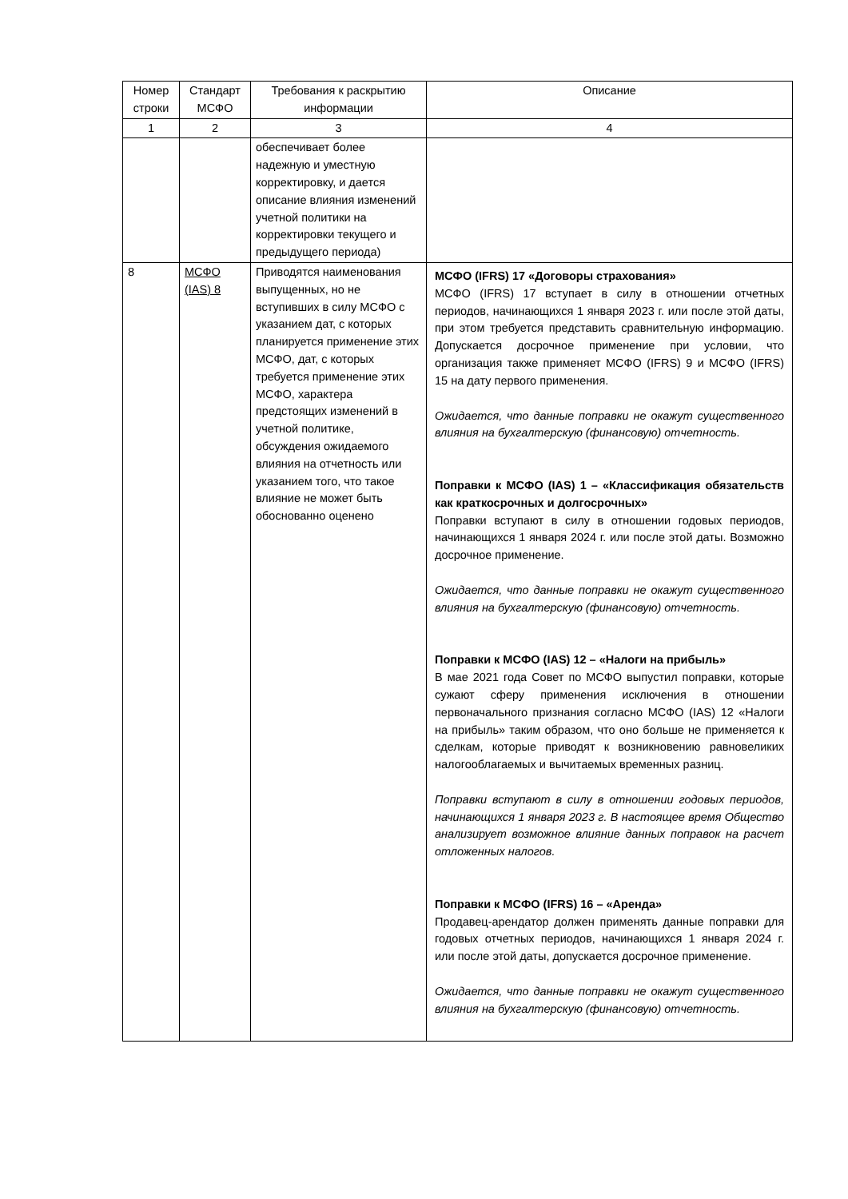| Номер строки | Стандарт МСФО | Требования к раскрытию информации | Описание |
| --- | --- | --- | --- |
| 1 | 2 | 3 | 4 |
| | | обеспечивает более надежную и уместную корректировку, и дается описание влияния изменений учетной политики на корректировки текущего и предыдущего периода) | |
| 8 | МСФО (IAS) 8 | Приводятся наименования выпущенных, но не вступивших в силу МСФО с указанием дат, с которых планируется применение этих МСФО, дат, с которых требуется применение этих МСФО, характера предстоящих изменений в учетной политике, обсуждения ожидаемого влияния на отчетность или указанием того, что такое влияние не может быть обоснованно оценено | МСФО (IFRS) 17 «Договоры страхования» МСФО (IFRS) 17 вступает в силу в отношении отчетных периодов, начинающихся 1 января 2023 г. или после этой даты, при этом требуется представить сравнительную информацию. Допускается досрочное применение при условии, что организация также применяет МСФО (IFRS) 9 и МСФО (IFRS) 15 на дату первого применения. Ожидается, что данные поправки не окажут существенного влияния на бухгалтерскую (финансовую) отчетность. Поправки к МСФО (IAS) 1 – «Классификация обязательств как краткосрочных и долгосрочных» Поправки вступают в силу в отношении годовых периодов, начинающихся 1 января 2024 г. или после этой даты. Возможно досрочное применение. Ожидается, что данные поправки не окажут существенного влияния на бухгалтерскую (финансовую) отчетность. Поправки к МСФО (IAS) 12 – «Налоги на прибыль» В мае 2021 года Совет по МСФО выпустил поправки, которые сужают сферу применения исключения в отношении первоначального признания согласно МСФО (IAS) 12 «Налоги на прибыль» таким образом, что оно больше не применяется к сделкам, которые приводят к возникновению равновеликих налогооблагаемых и вычитаемых временных разниц. Поправки вступают в силу в отношении годовых периодов, начинающихся 1 января 2023 г. В настоящее время Общество анализирует возможное влияние данных поправок на расчет отложенных налогов. Поправки к МСФО (IFRS) 16 – «Аренда» Продавец-арендатор должен применять данные поправки для годовых отчетных периодов, начинающихся 1 января 2024 г. или после этой даты, допускается досрочное применение. Ожидается, что данные поправки не окажут существенного влияния на бухгалтерскую (финансовую) отчетность. |